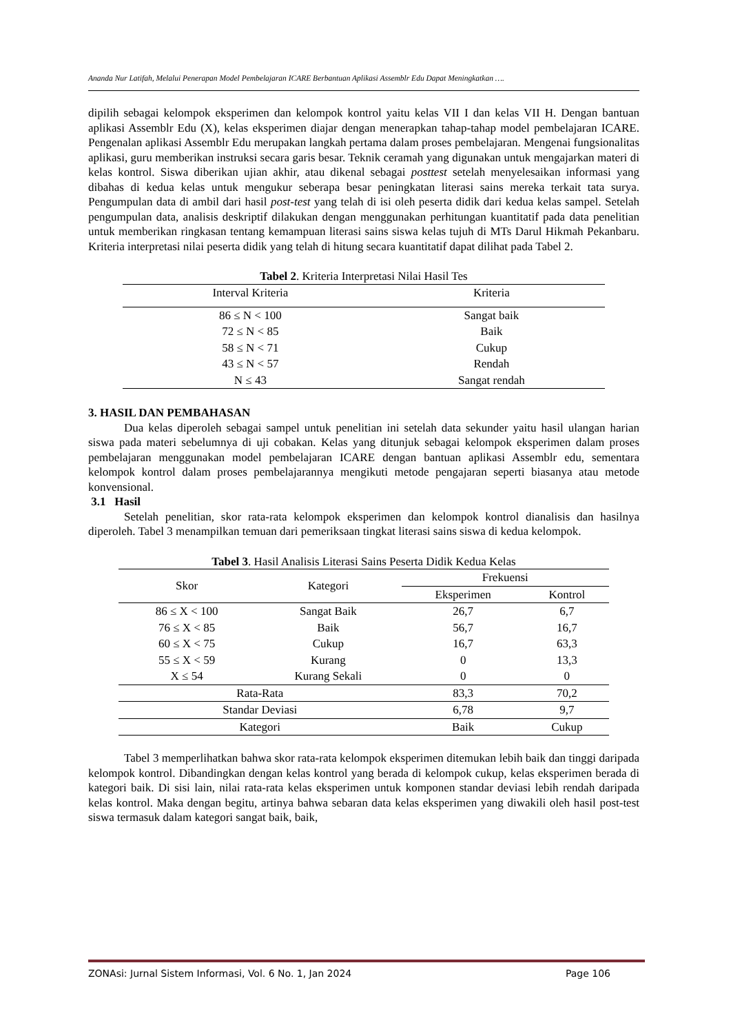Ananda Nur Latifah, Melalui Penerapan Model Pembelajaran ICARE Berbantuan Aplikasi Assemblr Edu Dapat Meningkatkan ….
dipilih sebagai kelompok eksperimen dan kelompok kontrol yaitu kelas VII I dan kelas VII H. Dengan bantuan aplikasi Assemblr Edu (X), kelas eksperimen diajar dengan menerapkan tahap-tahap model pembelajaran ICARE. Pengenalan aplikasi Assemblr Edu merupakan langkah pertama dalam proses pembelajaran. Mengenai fungsionalitas aplikasi, guru memberikan instruksi secara garis besar. Teknik ceramah yang digunakan untuk mengajarkan materi di kelas kontrol. Siswa diberikan ujian akhir, atau dikenal sebagai posttest setelah menyelesaikan informasi yang dibahas di kedua kelas untuk mengukur seberapa besar peningkatan literasi sains mereka terkait tata surya. Pengumpulan data di ambil dari hasil post-test yang telah di isi oleh peserta didik dari kedua kelas sampel. Setelah pengumpulan data, analisis deskriptif dilakukan dengan menggunakan perhitungan kuantitatif pada data penelitian untuk memberikan ringkasan tentang kemampuan literasi sains siswa kelas tujuh di MTs Darul Hikmah Pekanbaru. Kriteria interpretasi nilai peserta didik yang telah di hitung secara kuantitatif dapat dilihat pada Tabel 2.
Tabel 2. Kriteria Interpretasi Nilai Hasil Tes
| Interval Kriteria | Kriteria |
| --- | --- |
| 86 ≤ N < 100 | Sangat baik |
| 72 ≤ N < 85 | Baik |
| 58 ≤ N < 71 | Cukup |
| 43 ≤ N < 57 | Rendah |
| N ≤ 43 | Sangat rendah |
3. HASIL DAN PEMBAHASAN
Dua kelas diperoleh sebagai sampel untuk penelitian ini setelah data sekunder yaitu hasil ulangan harian siswa pada materi sebelumnya di uji cobakan. Kelas yang ditunjuk sebagai kelompok eksperimen dalam proses pembelajaran menggunakan model pembelajaran ICARE dengan bantuan aplikasi Assemblr edu, sementara kelompok kontrol dalam proses pembelajarannya mengikuti metode pengajaran seperti biasanya atau metode konvensional.
3.1 Hasil
Setelah penelitian, skor rata-rata kelompok eksperimen dan kelompok kontrol dianalisis dan hasilnya diperoleh. Tabel 3 menampilkan temuan dari pemeriksaan tingkat literasi sains siswa di kedua kelompok.
Tabel 3. Hasil Analisis Literasi Sains Peserta Didik Kedua Kelas
| Skor | Kategori | Frekuensi | |
| --- | --- | --- | --- |
| | | Eksperimen | Kontrol |
| 86 ≤ X < 100 | Sangat Baik | 26,7 | 6,7 |
| 76 ≤ X < 85 | Baik | 56,7 | 16,7 |
| 60 ≤ X < 75 | Cukup | 16,7 | 63,3 |
| 55 ≤ X < 59 | Kurang | 0 | 13,3 |
| X ≤ 54 | Kurang Sekali | 0 | 0 |
| Rata-Rata | | 83,3 | 70,2 |
| Standar Deviasi | | 6,78 | 9,7 |
| Kategori | | Baik | Cukup |
Tabel 3 memperlihatkan bahwa skor rata-rata kelompok eksperimen ditemukan lebih baik dan tinggi daripada kelompok kontrol. Dibandingkan dengan kelas kontrol yang berada di kelompok cukup, kelas eksperimen berada di kategori baik. Di sisi lain, nilai rata-rata kelas eksperimen untuk komponen standar deviasi lebih rendah daripada kelas kontrol. Maka dengan begitu, artinya bahwa sebaran data kelas eksperimen yang diwakili oleh hasil post-test siswa termasuk dalam kategori sangat baik, baik,
ZONAsi: Jurnal Sistem Informasi, Vol. 6 No. 1, Jan 2024 Page 106